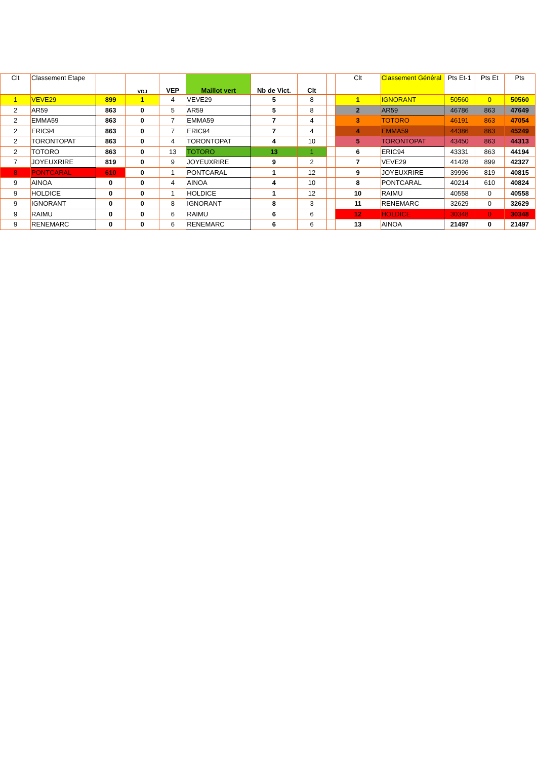| Clt | Classement Etape | | VDJ | VEP | Maillot vert | Nb de Vict. | Clt | | Clt | Classement Général | Pts Et-1 | Pts Et | Pts |
| --- | --- | --- | --- | --- | --- | --- | --- | --- | --- | --- | --- | --- | --- |
| 1 | VEVE29 | 899 | 1 | 4 | VEVE29 | 5 | 8 | | 1 | IGNORANT | 50560 | 0 | 50560 |
| 2 | AR59 | 863 | 0 | 5 | AR59 | 5 | 8 | | 2 | AR59 | 46786 | 863 | 47649 |
| 2 | EMMA59 | 863 | 0 | 7 | EMMA59 | 7 | 4 | | 3 | TOTORO | 46191 | 863 | 47054 |
| 2 | ERIC94 | 863 | 0 | 7 | ERIC94 | 7 | 4 | | 4 | EMMA59 | 44386 | 863 | 45249 |
| 2 | TORONTOPAT | 863 | 0 | 4 | TORONTOPAT | 4 | 10 | | 5 | TORONTOPAT | 43450 | 863 | 44313 |
| 2 | TOTORO | 863 | 0 | 13 | TOTORO | 13 | 1 | | 6 | ERIC94 | 43331 | 863 | 44194 |
| 7 | JOYEUXRIRE | 819 | 0 | 9 | JOYEUXRIRE | 9 | 2 | | 7 | VEVE29 | 41428 | 899 | 42327 |
| 8 | PONTCARAL | 610 | 0 | 1 | PONTCARAL | 1 | 12 | | 9 | JOYEUXRIRE | 39996 | 819 | 40815 |
| 9 | AINOA | 0 | 0 | 4 | AINOA | 4 | 10 | | 8 | PONTCARAL | 40214 | 610 | 40824 |
| 9 | HOLDICE | 0 | 0 | 1 | HOLDICE | 1 | 12 | | 10 | RAIMU | 40558 | 0 | 40558 |
| 9 | IGNORANT | 0 | 0 | 8 | IGNORANT | 8 | 3 | | 11 | RENEMARC | 32629 | 0 | 32629 |
| 9 | RAIMU | 0 | 0 | 6 | RAIMU | 6 | 6 | | 12 | HOLDICE | 30348 | 0 | 30348 |
| 9 | RENEMARC | 0 | 0 | 6 | RENEMARC | 6 | 6 | | 13 | AINOA | 21497 | 0 | 21497 |